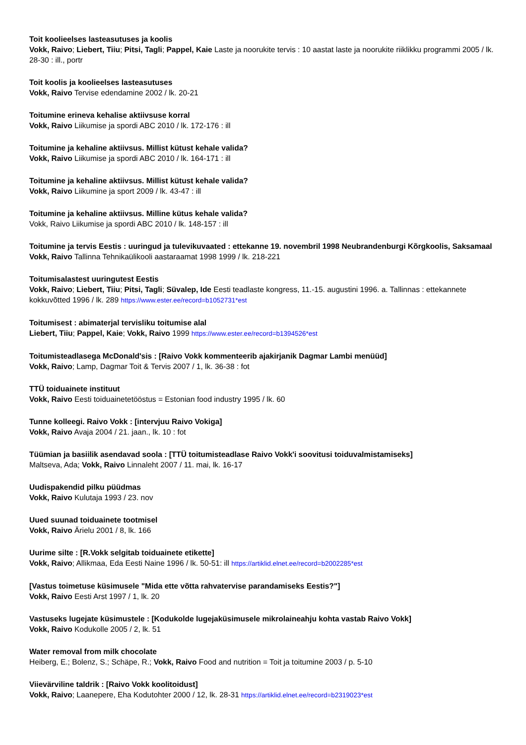Toit koolieelses lasteasutuses ja koolis
Vokk, Raivo; Liebert, Tiiu; Pitsi, Tagli; Pappel, Kaie Laste ja noorukite tervis : 10 aastat laste ja noorukite riiklikku programmi 2005 / lk. 28-30 : ill., portr
Toit koolis ja koolieelses lasteasutuses
Vokk, Raivo Tervise edendamine 2002 / lk. 20-21
Toitumine erineva kehalise aktiivsuse korral
Vokk, Raivo Liikumise ja spordi ABC 2010 / lk. 172-176 : ill
Toitumine ja kehaline aktiivsus. Millist kütust kehale valida?
Vokk, Raivo Liikumise ja spordi ABC 2010 / lk. 164-171 : ill
Toitumine ja kehaline aktiivsus. Millist kütust kehale valida?
Vokk, Raivo Liikumine ja sport 2009 / lk. 43-47 : ill
Toitumine ja kehaline aktiivsus. Milline kütus kehale valida?
Vokk, Raivo Liikumise ja spordi ABC 2010 / lk. 148-157 : ill
Toitumine ja tervis Eestis : uuringud ja tulevikuvaated : ettekanne 19. novembril 1998 Neubrandenburgi Kõrgkoolis, Saksamaal
Vokk, Raivo Tallinna Tehnikaülikooli aastaraamat 1998 1999 / lk. 218-221
Toitumisalastest uuringutest Eestis
Vokk, Raivo; Liebert, Tiiu; Pitsi, Tagli; Süvalep, Ide Eesti teadlaste kongress, 11.-15. augustini 1996. a. Tallinnas : ettekannete kokkuvõtted 1996 / lk. 289 https://www.ester.ee/record=b1052731*est
Toitumisest : abimaterjal tervisliku toitumise alal
Liebert, Tiiu; Pappel, Kaie; Vokk, Raivo 1999 https://www.ester.ee/record=b1394526*est
Toitumisteadlasega McDonald'sis : [Raivo Vokk kommenteerib ajakirjanik Dagmar Lambi menüüd]
Vokk, Raivo; Lamp, Dagmar Toit & Tervis 2007 / 1, lk. 36-38 : fot
TTÜ toiduainete instituut
Vokk, Raivo Eesti toiduainetetööstus = Estonian food industry 1995 / lk. 60
Tunne kolleegi. Raivo Vokk : [intervjuu Raivo Vokiga]
Vokk, Raivo Avaja 2004 / 21. jaan., lk. 10 : fot
Tüümian ja basiilik asendavad soola : [TTÜ toitumisteadlase Raivo Vokk'i soovitusi toiduvalmistamiseks]
Maltseva, Ada; Vokk, Raivo Linnaleht 2007 / 11. mai, lk. 16-17
Uudispakendid pilku püüdmas
Vokk, Raivo Kulutaja 1993 / 23. nov
Uued suunad toiduainete tootmisel
Vokk, Raivo Ärielu 2001 / 8, lk. 166
Uurime silte : [R.Vokk selgitab toiduainete etikette]
Vokk, Raivo; Allikmaa, Eda Eesti Naine 1996 / lk. 50-51: ill https://artiklid.elnet.ee/record=b2002285*est
[Vastus toimetuse küsimusele "Mida ette võtta rahvatervise parandamiseks Eestis?"]
Vokk, Raivo Eesti Arst 1997 / 1, lk. 20
Vastuseks lugejate küsimustele : [Kodukolde lugejaküsimusele mikrolaineahju kohta vastab Raivo Vokk]
Vokk, Raivo Kodukolle 2005 / 2, lk. 51
Water removal from milk chocolate
Heiberg, E.; Bolenz, S.; Schäpe, R.; Vokk, Raivo Food and nutrition = Toit ja toitumine 2003 / p. 5-10
Viievärviline taldrik : [Raivo Vokk koolitoidust]
Vokk, Raivo; Laanepere, Eha Kodutohter 2000 / 12, lk. 28-31 https://artiklid.elnet.ee/record=b2319023*est